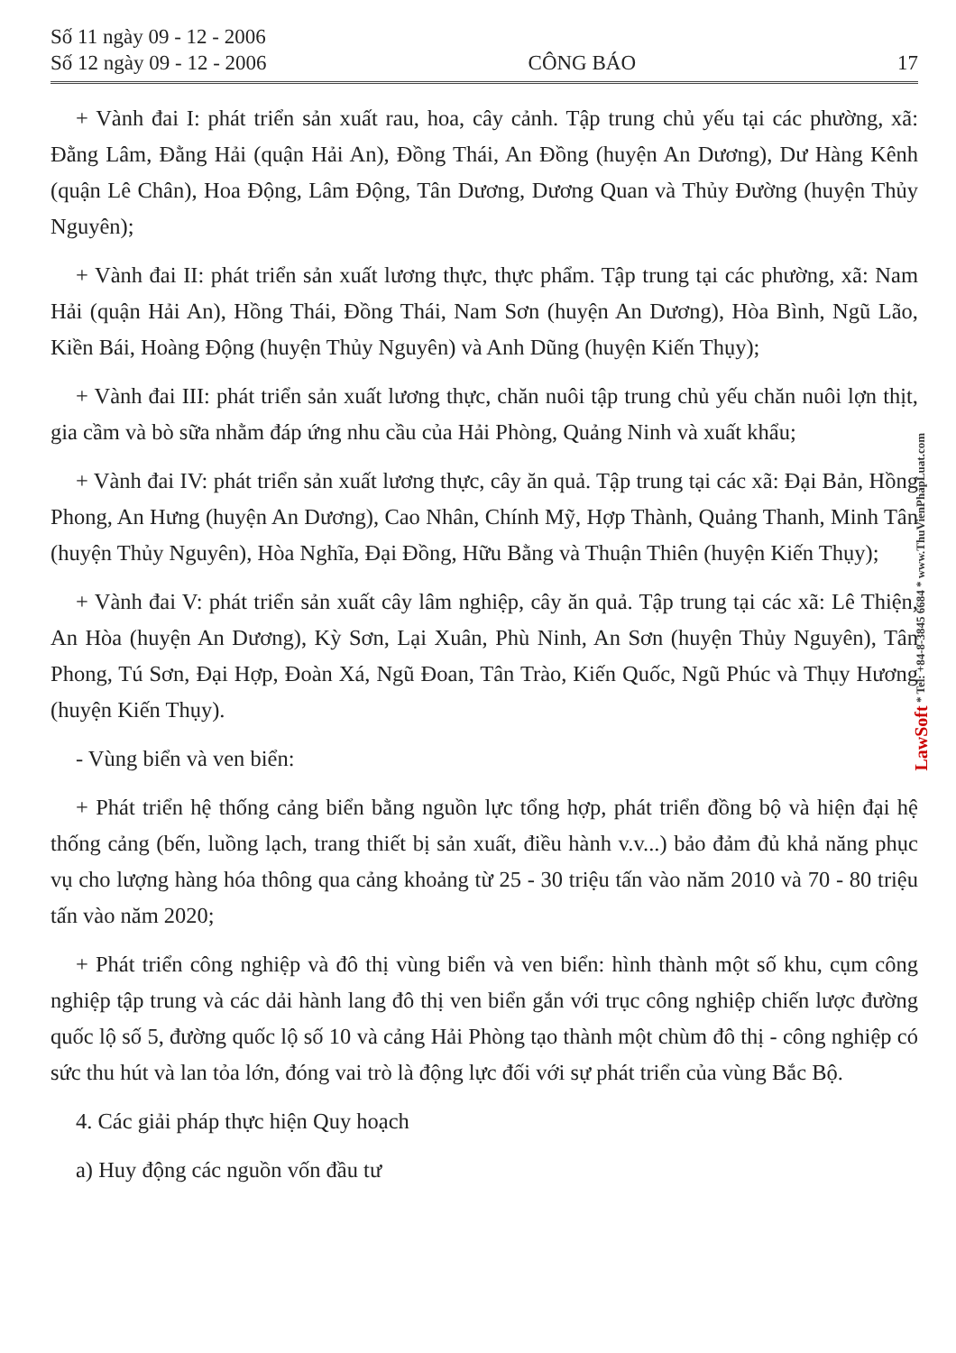Số 11 ngày 09 - 12 - 2006
Số 12 ngày 09 - 12 - 2006
CÔNG BÁO
17
+ Vành đai I: phát triển sản xuất rau, hoa, cây cảnh. Tập trung chủ yếu tại các phường, xã: Đằng Lâm, Đằng Hải (quận Hải An), Đồng Thái, An Đồng (huyện An Dương), Dư Hàng Kênh (quận Lê Chân), Hoa Động, Lâm Động, Tân Dương, Dương Quan và Thủy Đường (huyện Thủy Nguyên);
+ Vành đai II: phát triển sản xuất lương thực, thực phẩm. Tập trung tại các phường, xã: Nam Hải (quận Hải An), Hồng Thái, Đồng Thái, Nam Sơn (huyện An Dương), Hòa Bình, Ngũ Lão, Kiền Bái, Hoàng Động (huyện Thủy Nguyên) và Anh Dũng (huyện Kiến Thụy);
+ Vành đai III: phát triển sản xuất lương thực, chăn nuôi tập trung chủ yếu chăn nuôi lợn thịt, gia cầm và bò sữa nhằm đáp ứng nhu cầu của Hải Phòng, Quảng Ninh và xuất khẩu;
+ Vành đai IV: phát triển sản xuất lương thực, cây ăn quả. Tập trung tại các xã: Đại Bản, Hồng Phong, An Hưng (huyện An Dương), Cao Nhân, Chính Mỹ, Hợp Thành, Quảng Thanh, Minh Tân (huyện Thủy Nguyên), Hòa Nghĩa, Đại Đồng, Hữu Bằng và Thuận Thiên (huyện Kiến Thụy);
+ Vành đai V: phát triển sản xuất cây lâm nghiệp, cây ăn quả. Tập trung tại các xã: Lê Thiện, An Hòa (huyện An Dương), Kỳ Sơn, Lại Xuân, Phù Ninh, An Sơn (huyện Thủy Nguyên), Tân Phong, Tú Sơn, Đại Hợp, Đoàn Xá, Ngũ Đoan, Tân Trào, Kiến Quốc, Ngũ Phúc và Thụy Hương (huyện Kiến Thụy).
- Vùng biển và ven biển:
+ Phát triển hệ thống cảng biển bằng nguồn lực tổng hợp, phát triển đồng bộ và hiện đại hệ thống cảng (bến, luồng lạch, trang thiết bị sản xuất, điều hành v.v...) bảo đảm đủ khả năng phục vụ cho lượng hàng hóa thông qua cảng khoảng từ 25 - 30 triệu tấn vào năm 2010 và 70 - 80 triệu tấn vào năm 2020;
+ Phát triển công nghiệp và đô thị vùng biển và ven biển: hình thành một số khu, cụm công nghiệp tập trung và các dải hành lang đô thị ven biển gắn với trục công nghiệp chiến lược đường quốc lộ số 5, đường quốc lộ số 10 và cảng Hải Phòng tạo thành một chùm đô thị - công nghiệp có sức thu hút và lan tỏa lớn, đóng vai trò là động lực đối với sự phát triển của vùng Bắc Bộ.
4. Các giải pháp thực hiện Quy hoạch
a) Huy động các nguồn vốn đầu tư
LawSoft * Tel: +84-8-3845 6684 * www.ThuVienPhapLuat.com